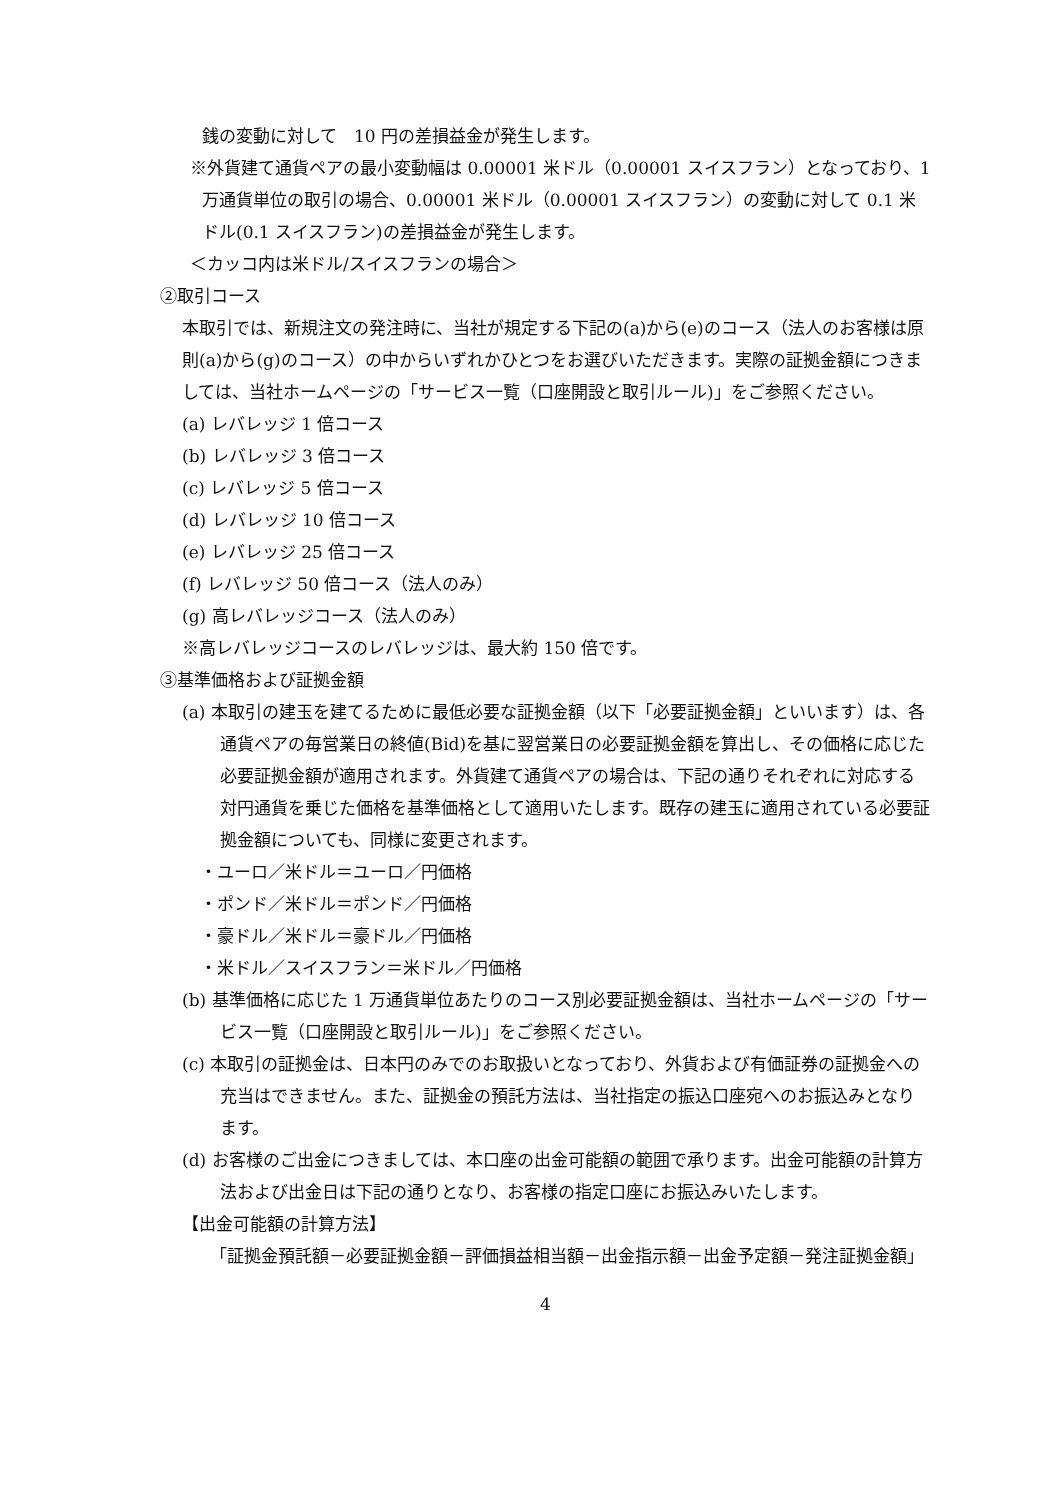銭の変動に対して　10 円の差損益金が発生します。
※外貨建て通貨ペアの最小変動幅は 0.00001 米ドル（0.00001 スイスフラン）となっており、1 万通貨単位の取引の場合、0.00001 米ドル（0.00001 スイスフラン）の変動に対して 0.1 米ドル(0.1 スイスフラン)の差損益金が発生します。
＜カッコ内は米ドル/スイスフランの場合＞
②取引コース
本取引では、新規注文の発注時に、当社が規定する下記の(a)から(e)のコース（法人のお客様は原則(a)から(g)のコース）の中からいずれかひとつをお選びいただきます。実際の証拠金額につきましては、当社ホームページの「サービス一覧（口座開設と取引ルール)」をご参照ください。
(a) レバレッジ 1 倍コース
(b) レバレッジ 3 倍コース
(c) レバレッジ 5 倍コース
(d) レバレッジ 10 倍コース
(e) レバレッジ 25 倍コース
(f) レバレッジ 50 倍コース（法人のみ）
(g) 高レバレッジコース（法人のみ）
※高レバレッジコースのレバレッジは、最大約 150 倍です。
③基準価格および証拠金額
(a) 本取引の建玉を建てるために最低必要な証拠金額（以下「必要証拠金額」といいます）は、各通貨ペアの毎営業日の終値(Bid)を基に翌営業日の必要証拠金額を算出し、その価格に応じた必要証拠金額が適用されます。外貨建て通貨ペアの場合は、下記の通りそれぞれに対応する対円通貨を乗じた価格を基準価格として適用いたします。既存の建玉に適用されている必要証拠金額についても、同様に変更されます。
・ユーロ／米ドル＝ユーロ／円価格
・ポンド／米ドル＝ポンド／円価格
・豪ドル／米ドル＝豪ドル／円価格
・米ドル／スイスフラン＝米ドル／円価格
(b) 基準価格に応じた 1 万通貨単位あたりのコース別必要証拠金額は、当社ホームページの「サービス一覧（口座開設と取引ルール)」をご参照ください。
(c) 本取引の証拠金は、日本円のみでのお取扱いとなっており、外貨および有価証券の証拠金への充当はできません。また、証拠金の預託方法は、当社指定の振込口座宛へのお振込みとなります。
(d) お客様のご出金につきましては、本口座の出金可能額の範囲で承ります。出金可能額の計算方法および出金日は下記の通りとなり、お客様の指定口座にお振込みいたします。
【出金可能額の計算方法】
「証拠金預託額－必要証拠金額－評価損益相当額－出金指示額－出金予定額－発注証拠金額」
4